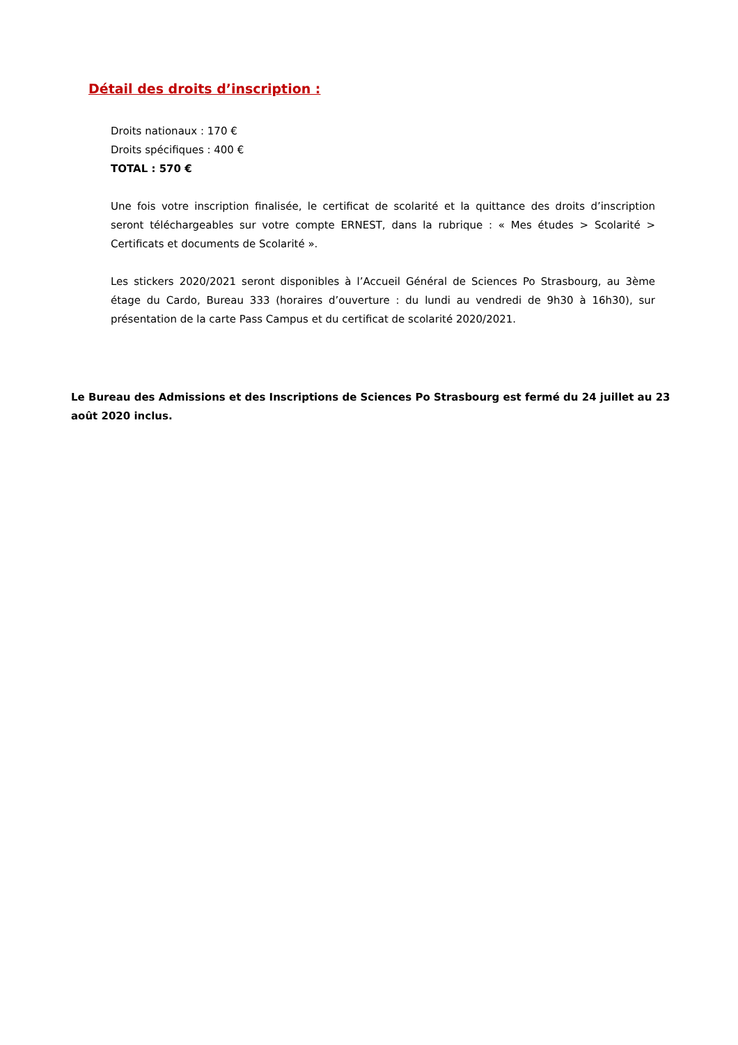Détail des droits d’inscription :
Droits nationaux : 170 €
Droits spécifiques : 400 €
TOTAL : 570 €
Une fois votre inscription finalisée, le certificat de scolarité et la quittance des droits d’inscription seront téléchargeables sur votre compte ERNEST, dans la rubrique : « Mes études > Scolarité > Certificats et documents de Scolarité ».
Les stickers 2020/2021 seront disponibles à l’Accueil Général de Sciences Po Strasbourg, au 3ème étage du Cardo, Bureau 333 (horaires d’ouverture : du lundi au vendredi de 9h30 à 16h30), sur présentation de la carte Pass Campus et du certificat de scolarité 2020/2021.
Le Bureau des Admissions et des Inscriptions de Sciences Po Strasbourg est fermé du 24 juillet au 23 août 2020 inclus.